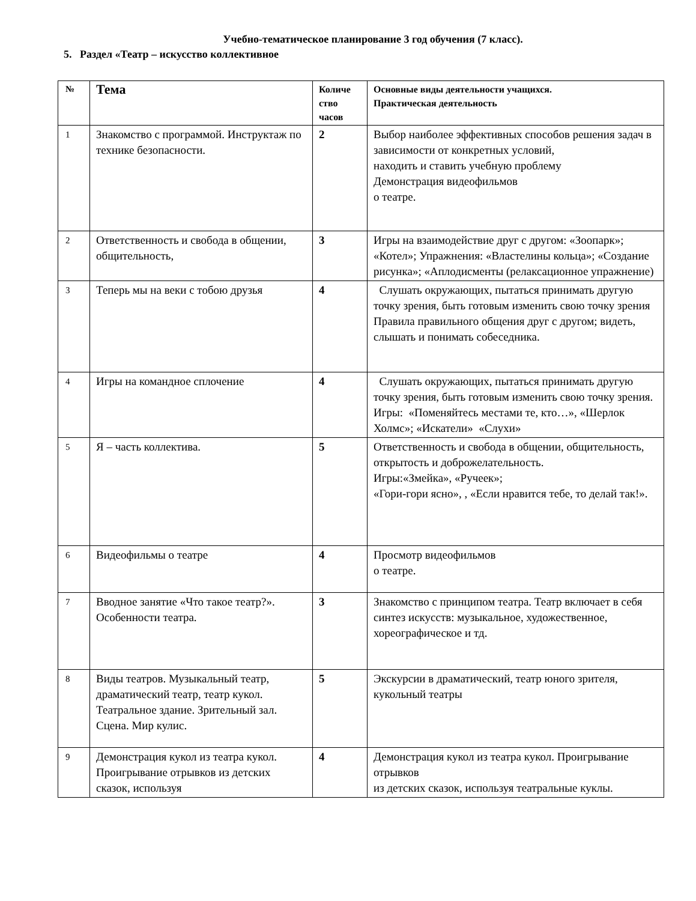Учебно-тематическое планирование 3 год обучения (7 класс).
5. Раздел «Театр – искусство коллективное
| № | Тема | Количе ство часов | Основные виды деятельности учащихся. Практическая деятельность |
| --- | --- | --- | --- |
| 1 | Знакомство с программой. Инструктаж по технике безопасности. | 2 | Выбор наиболее эффективных способов решения задач в зависимости от конкретных условий, находить и ставить учебную проблему Демонстрация видеофильмов о театре. |
| 2 | Ответственность и свобода в общении, общительность, | 3 | Игры на взаимодействие друг с другом: «Зоопарк»; «Котел»; Упражнения: «Властелины кольца»; «Создание рисунка»; «Аплодисменты (релаксационное упражнение) |
| 3 | Теперь мы на веки с тобою друзья | 4 | Слушать окружающих, пытаться принимать другую точку зрения, быть готовым изменить свою точку зрения Правила правильного общения друг с другом; видеть, слышать и понимать собеседника. |
| 4 | Игры на командное сплочение | 4 | Слушать окружающих, пытаться принимать другую точку зрения, быть готовым изменить свою точку зрения. Игры: «Поменяйтесь местами те, кто…», «Шерлок Холмс»; «Искатели» «Слухи» |
| 5 | Я – часть коллектива. | 5 | Ответственность и свобода в общении, общительность, открытость и доброжелательность. Игры:«Змейка», «Ручеек»; «Гори-гори ясно», , «Если нравится тебе, то делай так!». |
| 6 | Видеофильмы о театре | 4 | Просмотр видеофильмов о театре. |
| 7 | Вводное занятие «Что такое театр?». Особенности театра. | 3 | Знакомство с принципом театра. Театр включает в себя синтез искусств: музыкальное, художественное, хореографическое и тд. |
| 8 | Виды театров. Музыкальный театр, драматический театр, театр кукол. Театральное здание. Зрительный зал. Сцена. Мир кулис. | 5 | Экскурсии в драматический, театр юного зрителя, кукольный театры |
| 9 | Демонстрация кукол из театра кукол. Проигрывание отрывков из детских сказок, используя | 4 | Демонстрация кукол из театра кукол. Проигрывание отрывков из детских сказок, используя театральные куклы. |